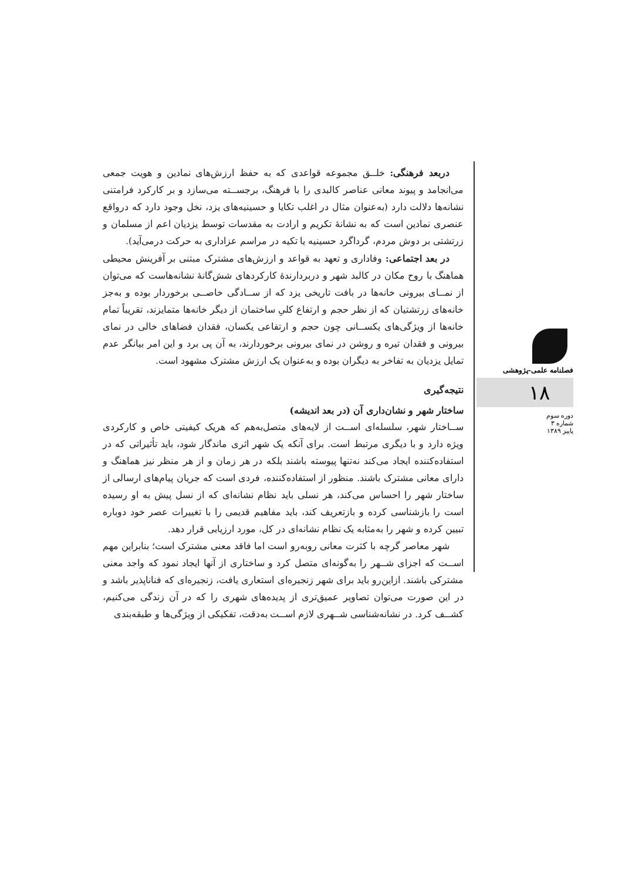دربعد فرهنگی: خلــق مجموعه قواعدی که به حفظ ارزش‌های نمادین و هویت جمعی می‌انجامد و پیوند معانی عناصر کالبدی را با فرهنگ، برجســته می‌سازد و بر کارکرد فرامتنی نشانه‌ها دلالت دارد (به‌عنوان مثال در اغلب تکایا و حسینیه‌های یزد، نخل وجود دارد که درواقع عنصری نمادین است که به نشانهٔ تکریم و ارادت به مقدسات توسط یزدیان اعم از مسلمان و زرتشتی بر دوش مردم، گرداگرد حسینیه یا تکیه در مراسم عزاداری به حرکت درمی‌آید).
در بعد اجتماعی: وفاداری و تعهد به قواعد و ارزش‌های مشترک مبتنی بر آفرینش محیطی هماهنگ با روح مکان در کالبد شهر و دربردارندهٔ کارکردهای شش‌گانهٔ نشانه‌هاست که می‌توان از نمــای بیرونی خانه‌ها در بافت تاریخی یزد که از ســادگی خاصــی برخوردار بوده و به‌جز خانه‌های زرتشتیان که از نظر حجم و ارتفاع کلیِ ساختمان از دیگر خانه‌ها متمایزند، تقریباً تمام خانه‌ها از ویژگی‌های یکســانی چون حجم و ارتفاعی یکسان، فقدان فضاهای خالی در نمای بیرونی و فقدان تیره و روشن در نمای بیرونی برخوردارند، به آن پی برد و این امر بیانگر عدم تمایل یزدیان به تفاخر به دیگران بوده و به‌عنوان یک ارزش مشترک مشهود است.
نتیجه‌گیری
ساختار شهر و نشان‌داری آن (در بعد اندیشه)
ســاختار شهر، سلسله‌ای اســت از لایه‌های متصل‌به‌هم که هریک کیفیتی خاص و کارکردی ویژه دارد و با دیگری مرتبط است. برای آنکه یک شهر اثری ماندگار شود، باید تأثیراتی که در استفاده‌کننده ایجاد می‌کند نه‌تنها پیوسته باشند بلکه در هر زمان و از هر منظر نیز هماهنگ و دارای معانی مشترک باشند. منظور از استفاده‌کننده، فردی است که جریان پیام‌های ارسالی از ساختار شهر را احساس می‌کند، هر نسلی باید نظام نشانه‌ای که از نسل پیش به او رسیده است را بازشناسی کرده و بازتعریف کند، باید مفاهیم قدیمی را با تغییرات عصر خود دوباره تبیین کرده و شهر را به‌مثابه یک نظام نشانه‌ای در کل، مورد ارزیابی قرار دهد.
شهر معاصر گرچه با کثرت معانی روبه‌رو است اما فاقد معنی مشترک است؛ بنابراین مهم اســت که اجزای شــهر را به‌گونه‌ای متصل کرد و ساختاری از آنها ایجاد نمود که واجد معنی مشترکی باشند. ازاین‌رو باید برای شهر زنجیره‌ای استعاری یافت، زنجیره‌ای که فناناپذیر باشد و در این صورت می‌توان تصاویر عمیق‌تری از پدیده‌های شهری را که در آن زندگی می‌کنیم، کشــف کرد. در نشانه‌شناسی شــهری لازم اســت به‌دقت، تفکیکی از ویژگی‌ها و طبقه‌بندی
فصلنامه علمی-پژوهشی
۱۸
دوره سوم
شماره ۳
پاییز ۱۳۸۹